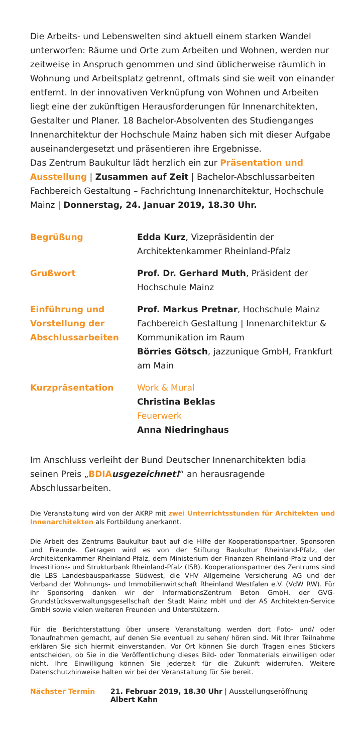Die Arbeits- und Lebenswelten sind aktuell einem starken Wandel unterworfen: Räume und Orte zum Arbeiten und Wohnen, werden nur zeitweise in Anspruch genommen und sind üblicherweise räumlich in Wohnung und Arbeitsplatz getrennt, oftmals sind sie weit von einander entfernt. In der innovativen Verknüpfung von Wohnen und Arbeiten liegt eine der zukünftigen Herausforderungen für Innenarchitekten, Gestalter und Planer. 18 Bachelor-Absolventen des Studienganges Innenarchitektur der Hochschule Mainz haben sich mit dieser Aufgabe auseinandergesetzt und präsentieren ihre Ergebnisse.
Das Zentrum Baukultur lädt herzlich ein zur Präsentation und Ausstellung | Zusammen auf Zeit | Bachelor-Abschlussarbeiten Fachbereich Gestaltung – Fachrichtung Innenarchitektur, Hochschule Mainz | Donnerstag, 24. Januar 2019, 18.30 Uhr.
| Begrüßung | Edda Kurz , Vizepräsidentin der Architektenkammer Rheinland-Pfalz |
| Grußwort | Prof. Dr. Gerhard Muth , Präsident der Hochschule Mainz |
| Einführung und Vorstellung der Abschlussarbeiten | Prof. Markus Pretnar , Hochschule Mainz Fachbereich Gestaltung / Innenarchitektur & Kommunikation im Raum Börries Götsch , jazzunique GmbH, Frankfurt am Main |
| Kurzpräsentation | Work & Mural Christina Beklas Feuerwerk Anna Niedringhaus |
Im Anschluss verleiht der Bund Deutscher Innenarchitekten bdia seinen Preis „BDIA usgezeichnet!“ an herausragende Abschlussarbeiten.
Die Veranstaltung wird von der AKRP mit zwei Unterrichtsstunden für Architekten und Innenarchitekten als Fortbildung anerkannt.
Die Arbeit des Zentrums Baukultur baut auf die Hilfe der Kooperationspartner, Sponsoren und Freunde. Getragen wird es von der Stiftung Baukultur Rheinland-Pfalz, der Architektenkammer Rheinland-Pfalz, dem Ministerium der Finanzen Rheinland-Pfalz und der Investitions- und Strukturbank Rheinland-Pfalz (ISB). Kooperationspartner des Zentrums sind die LBS Landesbausparkasse Südwest, die VHV Allgemeine Versicherung AG und der Verband der Wohnungs- und Immobilienwirtschaft Rheinland Westfalen e.V. (VdW RW). Für ihr Sponsoring danken wir der InformationsZentrum Beton GmbH, der GVG-Grundstücksverwaltungsgesellschaft der Stadt Mainz mbH und der AS Architekten-Service GmbH sowie vielen weiteren Freunden und Unterstützern.
Für die Berichterstattung über unsere Veranstaltung werden dort Foto- und/ oder Tonaufnahmen gemacht, auf denen Sie eventuell zu sehen/ hören sind. Mit Ihrer Teilnahme erklären Sie sich hiermit einverstanden. Vor Ort können Sie durch Tragen eines Stickers entscheiden, ob Sie in die Veröffentlichung dieses Bild- oder Tonmaterials einwilligen oder nicht. Ihre Einwilligung können Sie jederzeit für die Zukunft widerrufen. Weitere Datenschutzhinweise halten wir bei der Veranstaltung für Sie bereit.
| Nächster Termin | 21. Februar 2019, 18.30 Uhr / Ausstellungseröffnung Albert Kahn |